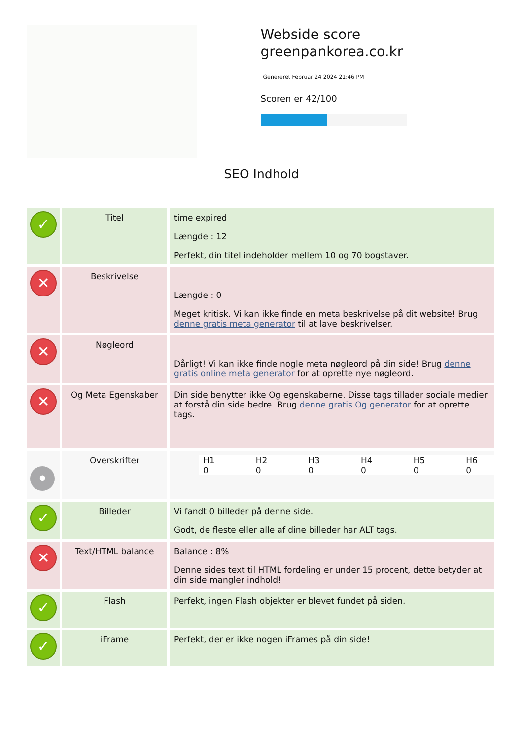Webside score greenpankorea.co.kr
Genereret Februar 24 2024 21:46 PM
Scoren er 42/100
SEO Indhold
| ✓ | Titel | time expired Længde : 12 Perfekt, din titel indeholder mellem 10 og 70 bogstaver. |
| ✕ | Beskrivelse | Længde : 0 Meget kritisk. Vi kan ikke finde en meta beskrivelse på dit website! Brug denne gratis meta generator til at lave beskrivelser. |
| ✕ | Nøgleord | Dårligt! Vi kan ikke finde nogle meta nøgleord på din side! Brug denne gratis online meta generator for at oprette nye nøgleord. |
| ✕ | Og Meta Egenskaber | Din side benytter ikke Og egenskaberne. Disse tags tillader sociale medier at forstå din side bedre. Brug denne gratis Og generator for at oprette tags. |
| • | Overskrifter | / H1 0 / H2 0 / H3 0 / H4 0 / H5 0 / H6 0 / |
| ✓ | Billeder | Vi fandt 0 billeder på denne side. Godt, de fleste eller alle af dine billeder har ALT tags. |
| ✕ | Text/HTML balance | Balance : 8% Denne sides text til HTML fordeling er under 15 procent, dette betyder at din side mangler indhold! |
| ✓ | Flash | Perfekt, ingen Flash objekter er blevet fundet på siden. |
| ✓ | iFrame | Perfekt, der er ikke nogen iFrames på din side! |